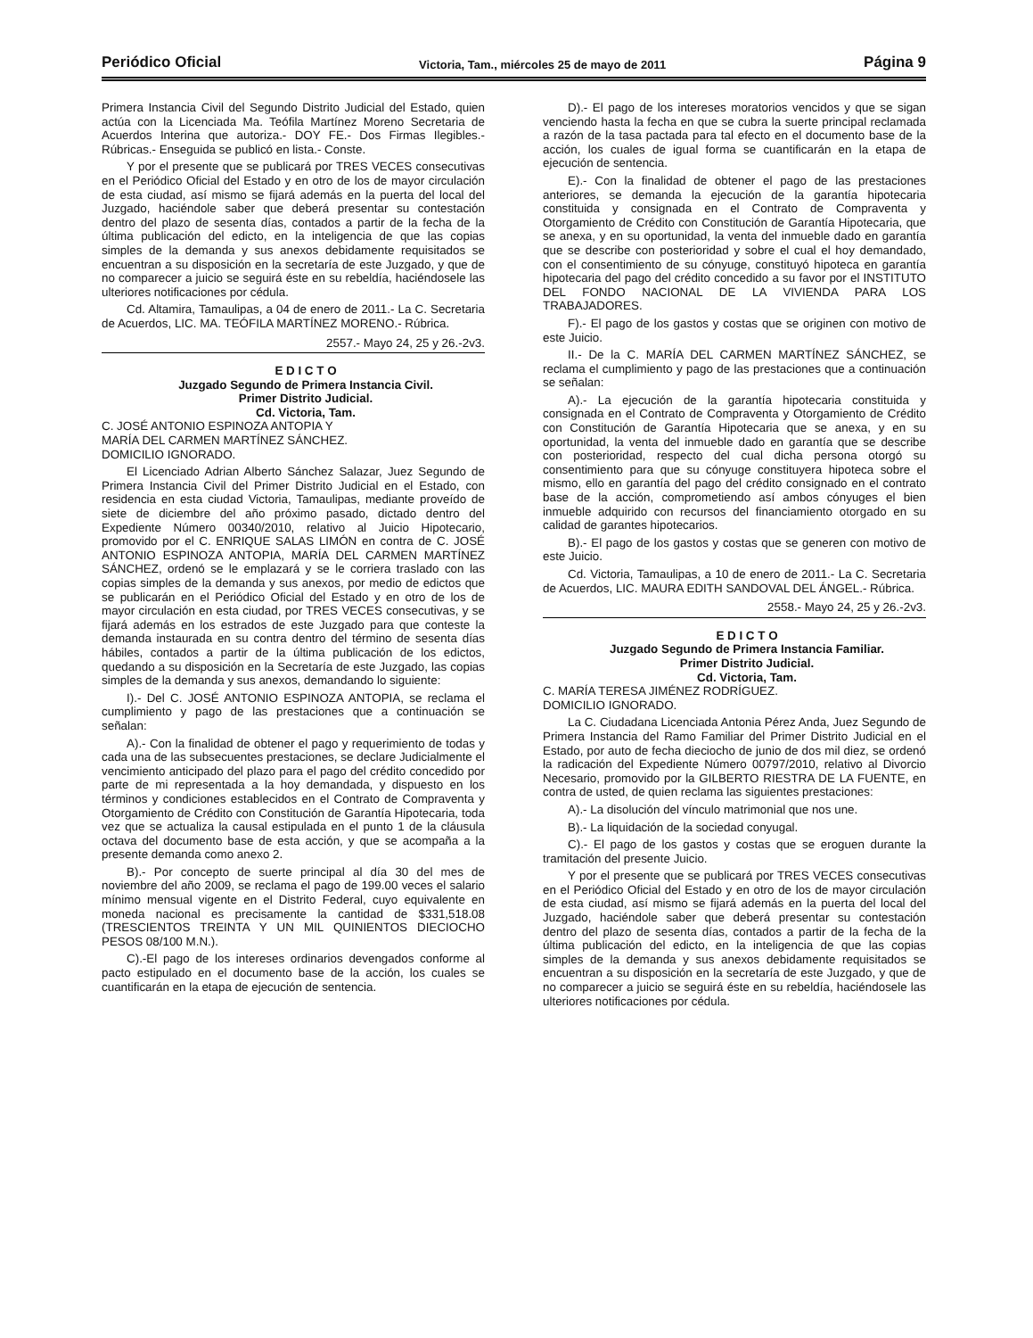Periódico Oficial Victoria, Tam., miércoles 25 de mayo de 2011 Página 9
Primera Instancia Civil del Segundo Distrito Judicial del Estado, quien actúa con la Licenciada Ma. Teófila Martínez Moreno Secretaria de Acuerdos Interina que autoriza.- DOY FE.- Dos Firmas Ilegibles.- Rúbricas.- Enseguida se publicó en lista.- Conste.
Y por el presente que se publicará por TRES VECES consecutivas en el Periódico Oficial del Estado y en otro de los de mayor circulación de esta ciudad, así mismo se fijará además en la puerta del local del Juzgado, haciéndole saber que deberá presentar su contestación dentro del plazo de sesenta días, contados a partir de la fecha de la última publicación del edicto, en la inteligencia de que las copias simples de la demanda y sus anexos debidamente requisitados se encuentran a su disposición en la secretaría de este Juzgado, y que de no comparecer a juicio se seguirá éste en su rebeldía, haciéndosele las ulteriores notificaciones por cédula.
Cd. Altamira, Tamaulipas, a 04 de enero de 2011.- La C. Secretaria de Acuerdos, LIC. MA. TEÓFILA MARTÍNEZ MORENO.- Rúbrica.
2557.- Mayo 24, 25 y 26.-2v3.
E D I C T O
Juzgado Segundo de Primera Instancia Civil.
Primer Distrito Judicial.
Cd. Victoria, Tam.
C. JOSÉ ANTONIO ESPINOZA ANTOPIA Y
MARÍA DEL CARMEN MARTÍNEZ SÁNCHEZ.
DOMICILIO IGNORADO.
El Licenciado Adrian Alberto Sánchez Salazar, Juez Segundo de Primera Instancia Civil del Primer Distrito Judicial en el Estado, con residencia en esta ciudad Victoria, Tamaulipas, mediante proveído de siete de diciembre del año próximo pasado, dictado dentro del Expediente Número 00340/2010, relativo al Juicio Hipotecario, promovido por el C. ENRIQUE SALAS LIMÓN en contra de C. JOSÉ ANTONIO ESPINOZA ANTOPIA, MARÍA DEL CARMEN MARTÍNEZ SÁNCHEZ, ordenó se le emplazará y se le corriera traslado con las copias simples de la demanda y sus anexos, por medio de edictos que se publicarán en el Periódico Oficial del Estado y en otro de los de mayor circulación en esta ciudad, por TRES VECES consecutivas, y se fijará además en los estrados de este Juzgado para que conteste la demanda instaurada en su contra dentro del término de sesenta días hábiles, contados a partir de la última publicación de los edictos, quedando a su disposición en la Secretaría de este Juzgado, las copias simples de la demanda y sus anexos, demandando lo siguiente:
I).- Del C. JOSÉ ANTONIO ESPINOZA ANTOPIA, se reclama el cumplimiento y pago de las prestaciones que a continuación se señalan:
A).- Con la finalidad de obtener el pago y requerimiento de todas y cada una de las subsecuentes prestaciones, se declare Judicialmente el vencimiento anticipado del plazo para el pago del crédito concedido por parte de mi representada a la hoy demandada, y dispuesto en los términos y condiciones establecidos en el Contrato de Compraventa y Otorgamiento de Crédito con Constitución de Garantía Hipotecaria, toda vez que se actualiza la causal estipulada en el punto 1 de la cláusula octava del documento base de esta acción, y que se acompaña a la presente demanda como anexo 2.
B).- Por concepto de suerte principal al día 30 del mes de noviembre del año 2009, se reclama el pago de 199.00 veces el salario mínimo mensual vigente en el Distrito Federal, cuyo equivalente en moneda nacional es precisamente la cantidad de $331,518.08 (TRESCIENTOS TREINTA Y UN MIL QUINIENTOS DIECIOCHO PESOS 08/100 M.N.).
C).-El pago de los intereses ordinarios devengados conforme al pacto estipulado en el documento base de la acción, los cuales se cuantificarán en la etapa de ejecución de sentencia.
D).- El pago de los intereses moratorios vencidos y que se sigan venciendo hasta la fecha en que se cubra la suerte principal reclamada a razón de la tasa pactada para tal efecto en el documento base de la acción, los cuales de igual forma se cuantificarán en la etapa de ejecución de sentencia.
E).- Con la finalidad de obtener el pago de las prestaciones anteriores, se demanda la ejecución de la garantía hipotecaria constituida y consignada en el Contrato de Compraventa y Otorgamiento de Crédito con Constitución de Garantía Hipotecaria, que se anexa, y en su oportunidad, la venta del inmueble dado en garantía que se describe con posterioridad y sobre el cual el hoy demandado, con el consentimiento de su cónyuge, constituyó hipoteca en garantía hipotecaria del pago del crédito concedido a su favor por el INSTITUTO DEL FONDO NACIONAL DE LA VIVIENDA PARA LOS TRABAJADORES.
F).- El pago de los gastos y costas que se originen con motivo de este Juicio.
II.- De la C. MARÍA DEL CARMEN MARTÍNEZ SÁNCHEZ, se reclama el cumplimiento y pago de las prestaciones que a continuación se señalan:
A).- La ejecución de la garantía hipotecaria constituida y consignada en el Contrato de Compraventa y Otorgamiento de Crédito con Constitución de Garantía Hipotecaria que se anexa, y en su oportunidad, la venta del inmueble dado en garantía que se describe con posterioridad, respecto del cual dicha persona otorgó su consentimiento para que su cónyuge constituyera hipoteca sobre el mismo, ello en garantía del pago del crédito consignado en el contrato base de la acción, comprometiendo así ambos cónyuges el bien inmueble adquirido con recursos del financiamiento otorgado en su calidad de garantes hipotecarios.
B).- El pago de los gastos y costas que se generen con motivo de este Juicio.
Cd. Victoria, Tamaulipas, a 10 de enero de 2011.- La C. Secretaria de Acuerdos, LIC. MAURA EDITH SANDOVAL DEL ÁNGEL.- Rúbrica.
2558.- Mayo 24, 25 y 26.-2v3.
E D I C T O
Juzgado Segundo de Primera Instancia Familiar.
Primer Distrito Judicial.
Cd. Victoria, Tam.
C. MARÍA TERESA JIMÉNEZ RODRÍGUEZ.
DOMICILIO IGNORADO.
La C. Ciudadana Licenciada Antonia Pérez Anda, Juez Segundo de Primera Instancia del Ramo Familiar del Primer Distrito Judicial en el Estado, por auto de fecha dieciocho de junio de dos mil diez, se ordenó la radicación del Expediente Número 00797/2010, relativo al Divorcio Necesario, promovido por la GILBERTO RIESTRA DE LA FUENTE, en contra de usted, de quien reclama las siguientes prestaciones:
A).- La disolución del vínculo matrimonial que nos une.
B).- La liquidación de la sociedad conyugal.
C).- El pago de los gastos y costas que se eroguen durante la tramitación del presente Juicio.
Y por el presente que se publicará por TRES VECES consecutivas en el Periódico Oficial del Estado y en otro de los de mayor circulación de esta ciudad, así mismo se fijará además en la puerta del local del Juzgado, haciéndole saber que deberá presentar su contestación dentro del plazo de sesenta días, contados a partir de la fecha de la última publicación del edicto, en la inteligencia de que las copias simples de la demanda y sus anexos debidamente requisitados se encuentran a su disposición en la secretaría de este Juzgado, y que de no comparecer a juicio se seguirá éste en su rebeldía, haciéndosele las ulteriores notificaciones por cédula.